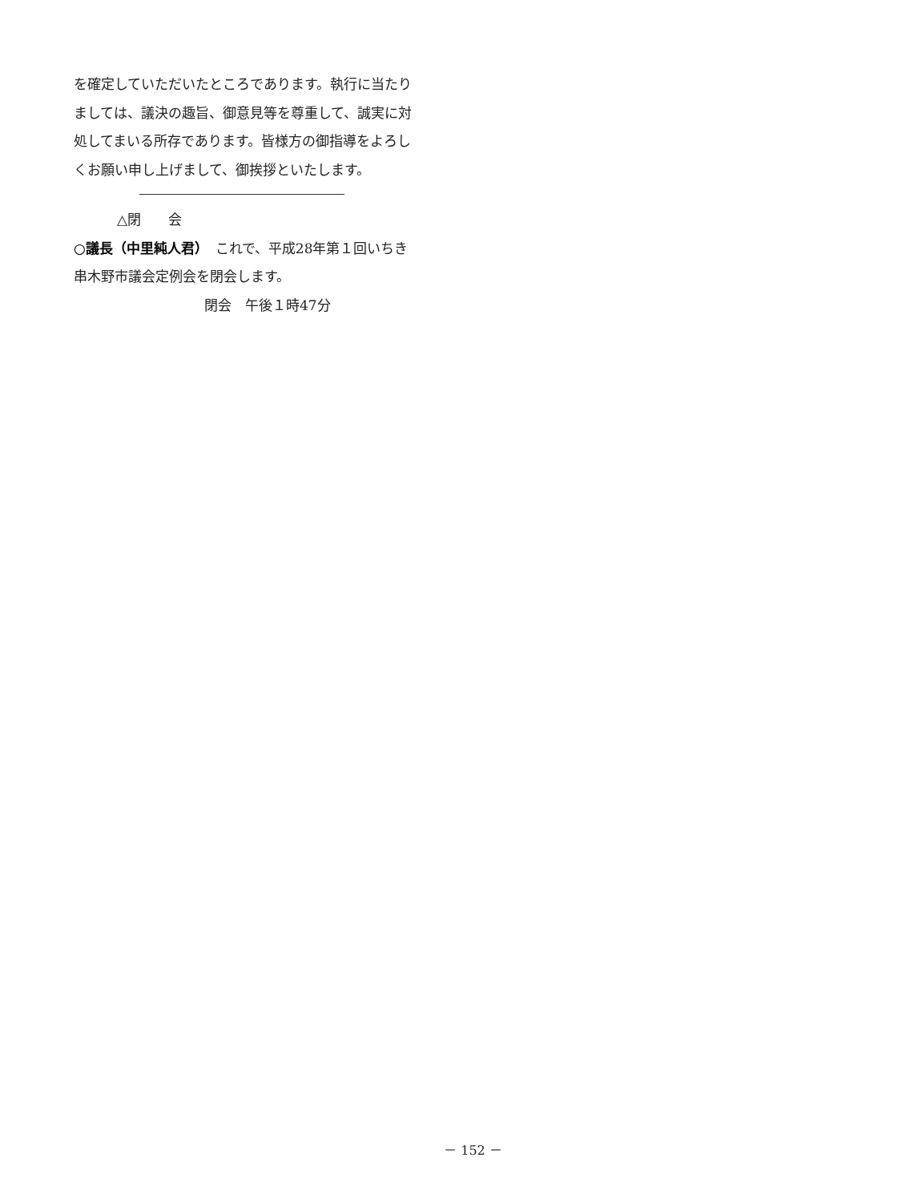を確定していただいたところであります。執行に当たりましては、議決の趣旨、御意見等を尊重して、誠実に対処してまいる所存であります。皆様方の御指導をよろしくお願い申し上げまして、御挨拶といたします。
△閉　　会
○議長（中里純人君）　これで、平成28年第１回いちき串木野市議会定例会を閉会します。
閉会　午後１時47分
－ 152 －